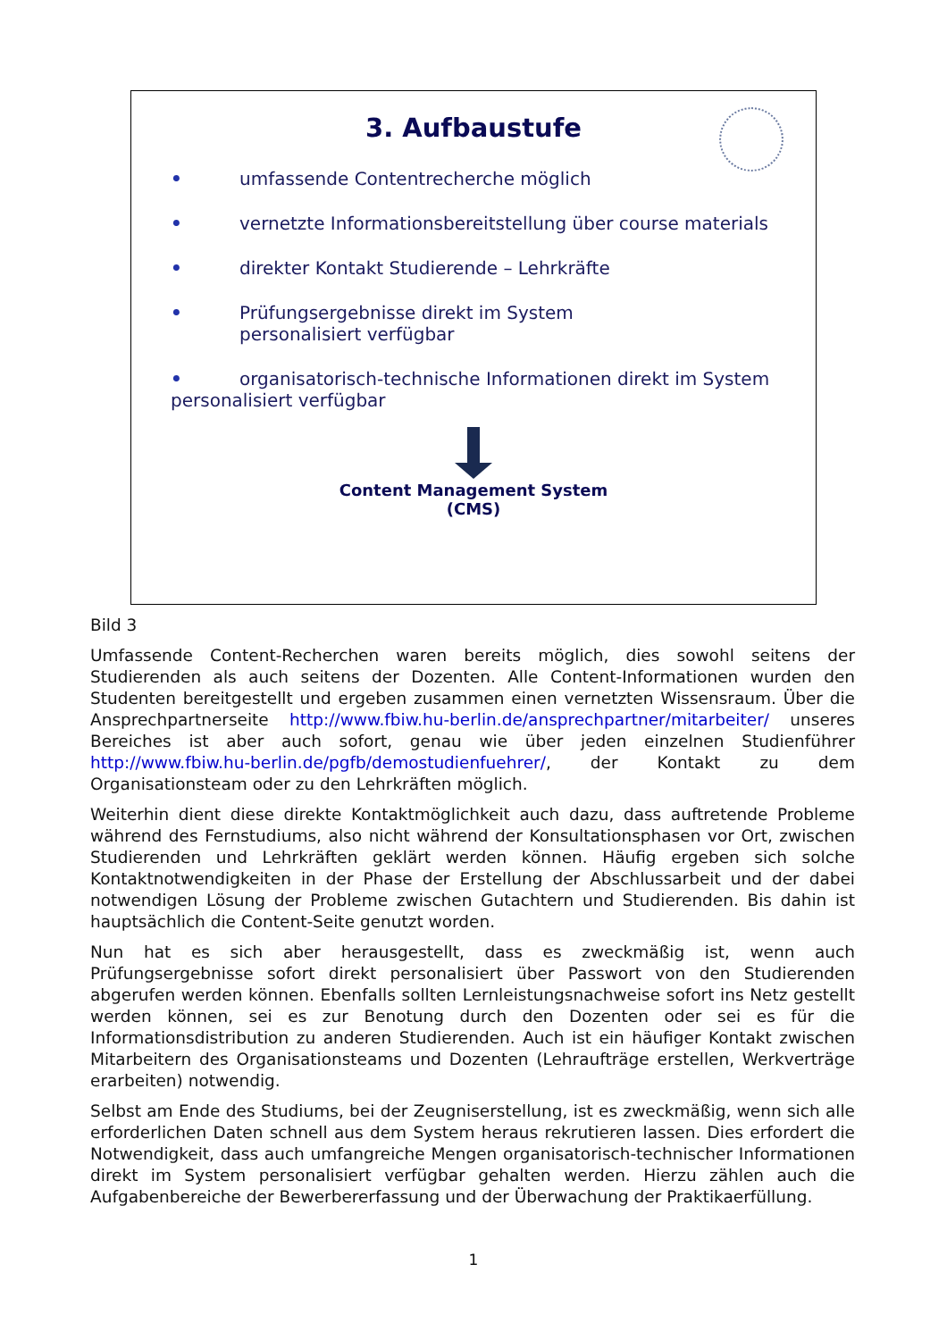3. Aufbaustufe
• umfassende Contentrecherche möglich
• vernetzte Informationsbereitstellung über course materials
• direkter Kontakt Studierende – Lehrkräfte
• Prüfungsergebnisse direkt im System
personalisiert verfügbar
• organisatorisch-technische Informationen direkt im System personalisiert verfügbar
Content Management System
(CMS)
Bild 3
Umfassende Content-Recherchen waren bereits möglich, dies sowohl seitens der Studierenden als auch seitens der Dozenten. Alle Content-Informationen wurden den Studenten bereitgestellt und ergeben zusammen einen vernetzten Wissensraum. Über die Ansprechpartnerseite http://www.fbiw.hu-berlin.de/ansprechpartner/mitarbeiter/ unseres Bereiches ist aber auch sofort, genau wie über jeden einzelnen Studienführer http://www.fbiw.hu-berlin.de/pgfb/demostudienfuehrer/, der Kontakt zu dem Organisationsteam oder zu den Lehrkräften möglich.
Weiterhin dient diese direkte Kontaktmöglichkeit auch dazu, dass auftretende Probleme während des Fernstudiums, also nicht während der Konsultationsphasen vor Ort, zwischen Studierenden und Lehrkräften geklärt werden können. Häufig ergeben sich solche Kontaktnotwendigkeiten in der Phase der Erstellung der Abschlussarbeit und der dabei notwendigen Lösung der Probleme zwischen Gutachtern und Studierenden. Bis dahin ist hauptsächlich die Content-Seite genutzt worden.
Nun hat es sich aber herausgestellt, dass es zweckmäßig ist, wenn auch Prüfungsergebnisse sofort direkt personalisiert über Passwort von den Studierenden abgerufen werden können. Ebenfalls sollten Lernleistungsnachweise sofort ins Netz gestellt werden können, sei es zur Benotung durch den Dozenten oder sei es für die Informationsdistribution zu anderen Studierenden. Auch ist ein häufiger Kontakt zwischen Mitarbeitern des Organisationsteams und Dozenten (Lehraufträge erstellen, Werkverträge erarbeiten) notwendig.
Selbst am Ende des Studiums, bei der Zeugniserstellung, ist es zweckmäßig, wenn sich alle erforderlichen Daten schnell aus dem System heraus rekrutieren lassen. Dies erfordert die Notwendigkeit, dass auch umfangreiche Mengen organisatorisch-technischer Informationen direkt im System personalisiert verfügbar gehalten werden. Hierzu zählen auch die Aufgabenbereiche der Bewerbererfassung und der Überwachung der Praktikaerfüllung.
1